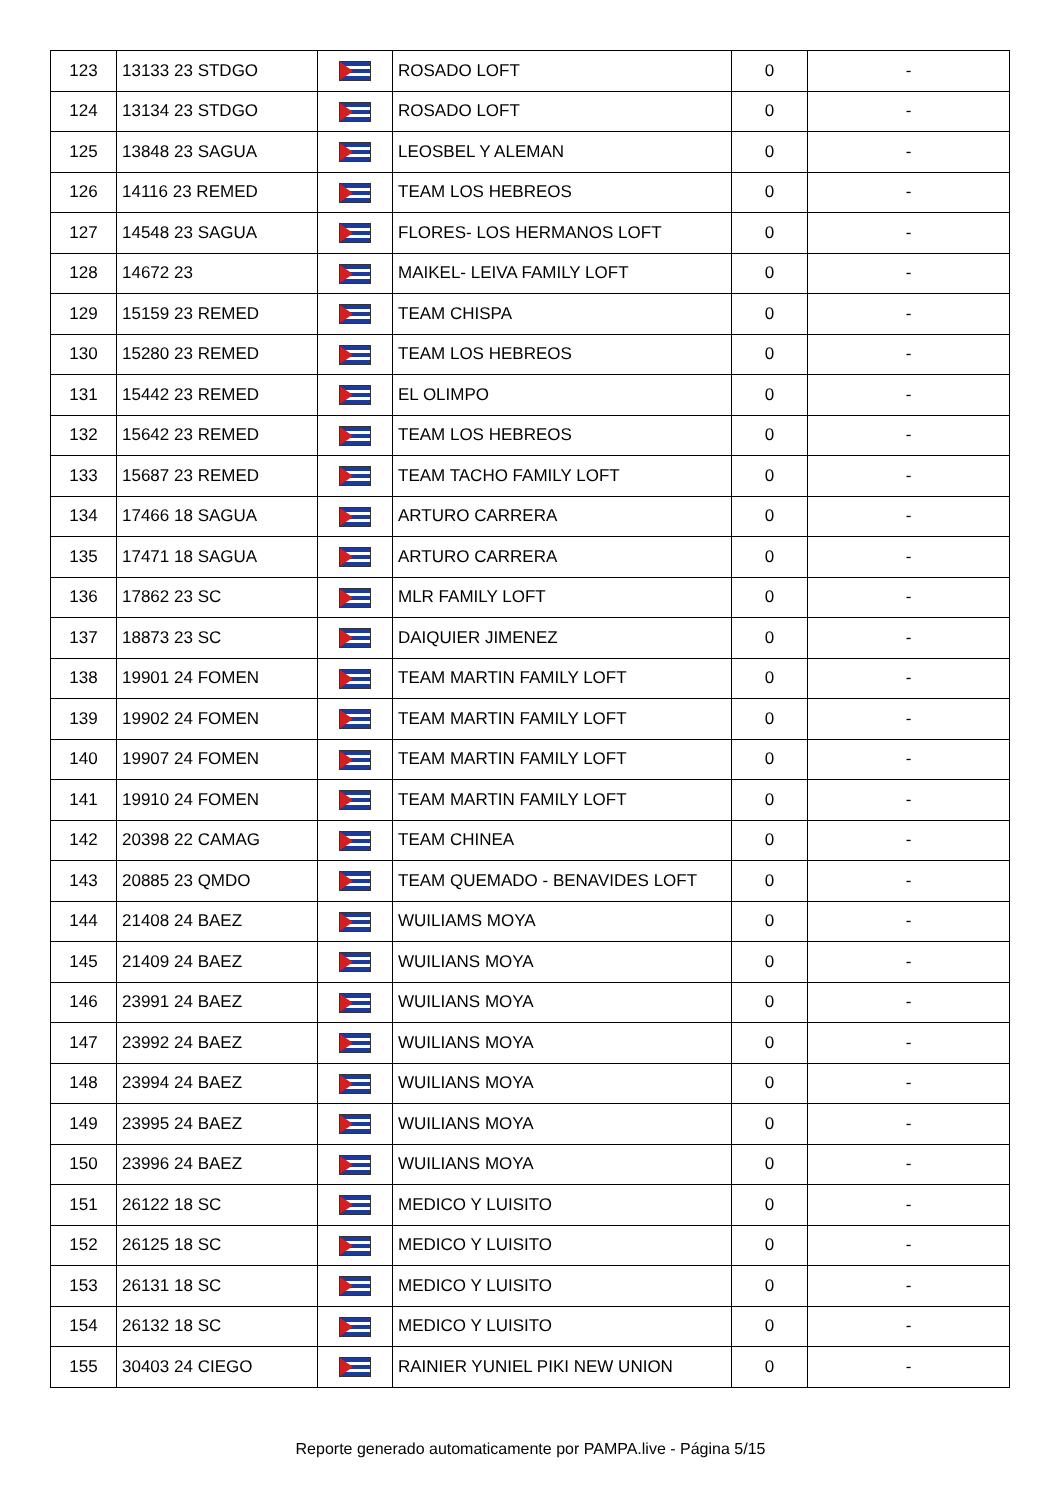| 123 | 13133 23 STDGO | | ROSADO LOFT | 0 | - |
| 124 | 13134 23 STDGO | | ROSADO LOFT | 0 | - |
| 125 | 13848 23 SAGUA | | LEOSBEL Y ALEMAN | 0 | - |
| 126 | 14116 23 REMED | | TEAM LOS HEBREOS | 0 | - |
| 127 | 14548 23 SAGUA | | FLORES- LOS HERMANOS LOFT | 0 | - |
| 128 | 14672 23 | | MAIKEL- LEIVA FAMILY LOFT | 0 | - |
| 129 | 15159 23 REMED | | TEAM CHISPA | 0 | - |
| 130 | 15280 23 REMED | | TEAM LOS HEBREOS | 0 | - |
| 131 | 15442 23 REMED | | EL OLIMPO | 0 | - |
| 132 | 15642 23 REMED | | TEAM LOS HEBREOS | 0 | - |
| 133 | 15687 23 REMED | | TEAM TACHO FAMILY LOFT | 0 | - |
| 134 | 17466 18 SAGUA | | ARTURO CARRERA | 0 | - |
| 135 | 17471 18 SAGUA | | ARTURO CARRERA | 0 | - |
| 136 | 17862 23 SC | | MLR FAMILY LOFT | 0 | - |
| 137 | 18873 23 SC | | DAIQUIER JIMENEZ | 0 | - |
| 138 | 19901 24 FOMEN | | TEAM MARTIN FAMILY LOFT | 0 | - |
| 139 | 19902 24 FOMEN | | TEAM MARTIN FAMILY LOFT | 0 | - |
| 140 | 19907 24 FOMEN | | TEAM MARTIN FAMILY LOFT | 0 | - |
| 141 | 19910 24 FOMEN | | TEAM MARTIN FAMILY LOFT | 0 | - |
| 142 | 20398 22 CAMAG | | TEAM CHINEA | 0 | - |
| 143 | 20885 23 QMDO | | TEAM QUEMADO - BENAVIDES LOFT | 0 | - |
| 144 | 21408 24 BAEZ | | WUILIAMS MOYA | 0 | - |
| 145 | 21409 24 BAEZ | | WUILIANS MOYA | 0 | - |
| 146 | 23991 24 BAEZ | | WUILIANS MOYA | 0 | - |
| 147 | 23992 24 BAEZ | | WUILIANS MOYA | 0 | - |
| 148 | 23994 24 BAEZ | | WUILIANS MOYA | 0 | - |
| 149 | 23995 24 BAEZ | | WUILIANS MOYA | 0 | - |
| 150 | 23996 24 BAEZ | | WUILIANS MOYA | 0 | - |
| 151 | 26122 18 SC | | MEDICO Y LUISITO | 0 | - |
| 152 | 26125 18 SC | | MEDICO Y LUISITO | 0 | - |
| 153 | 26131 18 SC | | MEDICO Y LUISITO | 0 | - |
| 154 | 26132 18 SC | | MEDICO Y LUISITO | 0 | - |
| 155 | 30403 24 CIEGO | | RAINIER YUNIEL PIKI NEW UNION | 0 | - |
Reporte generado automaticamente por PAMPA.live - Página 5/15